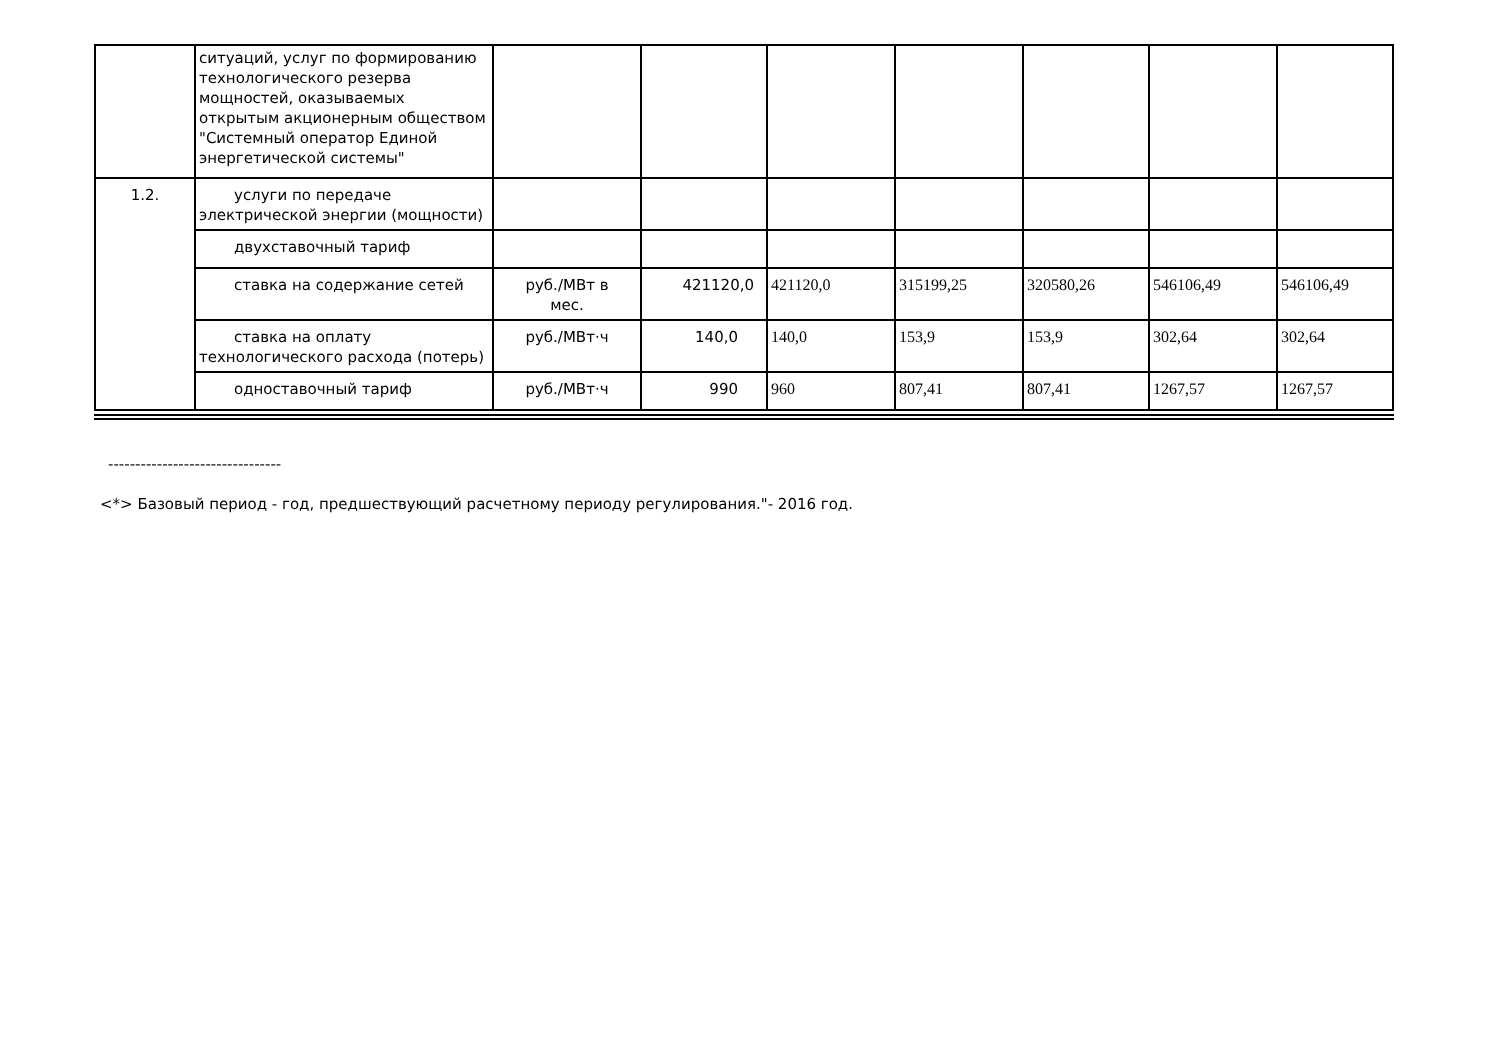| | ситуаций, услуг по формированию технологического резерва мощностей, оказываемых открытым акционерным обществом "Системный оператор Единой энергетической системы" | | | | | | | |
| 1.2. | услуги по передаче электрической энергии (мощности) | | | | | | | |
| | двухставочный тариф | | | | | | | |
| | ставка на содержание сетей | руб./МВт в мес. | 421120,0 | 421120,0 | 315199,25 | 320580,26 | 546106,49 | 546106,49 |
| | ставка на оплату технологического расхода (потерь) | руб./МВт·ч | 140,0 | 140,0 | 153,9 | 153,9 | 302,64 | 302,64 |
| | одноставочный тариф | руб./МВт·ч | 990 | 960 | 807,41 | 807,41 | 1267,57 | 1267,57 |
--------------------------------
<*> Базовый период - год, предшествующий расчетному периоду регулирования."- 2016 год.